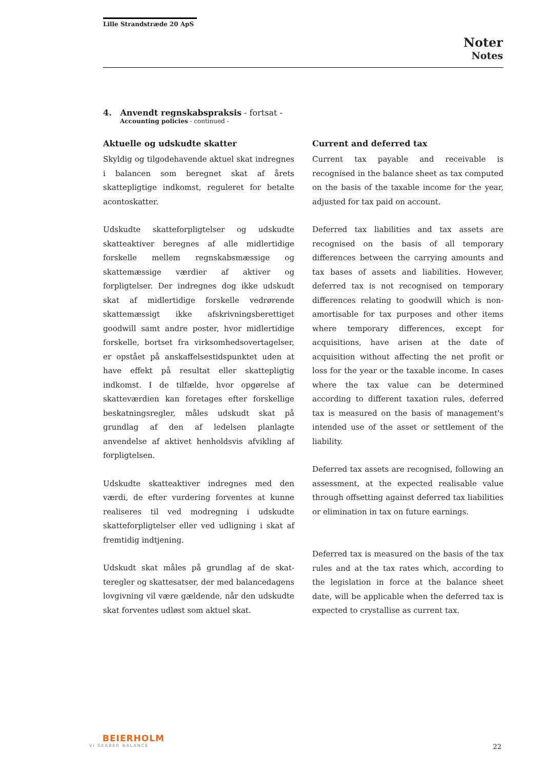Lille Strandstræde 20 ApS
Noter
Notes
4. Anvendt regnskabspraksis - fortsat -
Accounting policies - continued -
Aktuelle og udskudte skatter
Skyldig og tilgodehavende aktuel skat indregnes i balancen som beregnet skat af årets skattepligtige indkomst, reguleret for betalte acontoskatter.
Udskudte skatteforpligtelser og udskudte skatteaktiver beregnes af alle midlertidige forskelle mellem regnskabsmæssige og skattemæssige værdier af aktiver og forpligtelser. Der indregnes dog ikke udskudt skat af midlertidige forskelle vedrørende skattemæssigt ikke afskrivningsberettiget goodwill samt andre poster, hvor midlertidige forskelle, bortset fra virksomhedsovertagelser, er opstået på anskaffelsestidspunktet uden at have effekt på resultat eller skattepligtig indkomst. I de tilfælde, hvor opgørelse af skatteværdien kan foretages efter forskellige beskatningsregler, måles udskudt skat på grundlag af den af ledelsen planlagte anvendelse af aktivet henholdsvis afvikling af forpligtelsen.
Udskudte skatteaktiver indregnes med den værdi, de efter vurdering forventes at kunne realiseres til ved modregning i udskudte skatteforpligtelser eller ved udligning i skat af fremtidig indtjening.
Udskudt skat måles på grundlag af de skat-teregler og skattesatser, der med balancedagens lovgivning vil være gældende, når den udskudte skat forventes udløst som aktuel skat.
Current and deferred tax
Current tax payable and receivable is recognised in the balance sheet as tax computed on the basis of the taxable income for the year, adjusted for tax paid on account.
Deferred tax liabilities and tax assets are recognised on the basis of all temporary differences between the carrying amounts and tax bases of assets and liabilities. However, deferred tax is not recognised on temporary differences relating to goodwill which is non-amortisable for tax purposes and other items where temporary differences, except for acquisitions, have arisen at the date of acquisition without affecting the net profit or loss for the year or the taxable income. In cases where the tax value can be determined according to different taxation rules, deferred tax is measured on the basis of management's intended use of the asset or settlement of the liability.
Deferred tax assets are recognised, following an assessment, at the expected realisable value through offsetting against deferred tax liabilities or elimination in tax on future earnings.
Deferred tax is measured on the basis of the tax rules and at the tax rates which, according to the legislation in force at the balance sheet date, will be applicable when the deferred tax is expected to crystallise as current tax.
BEIERHOLM
VI SKABER BALANCE 22